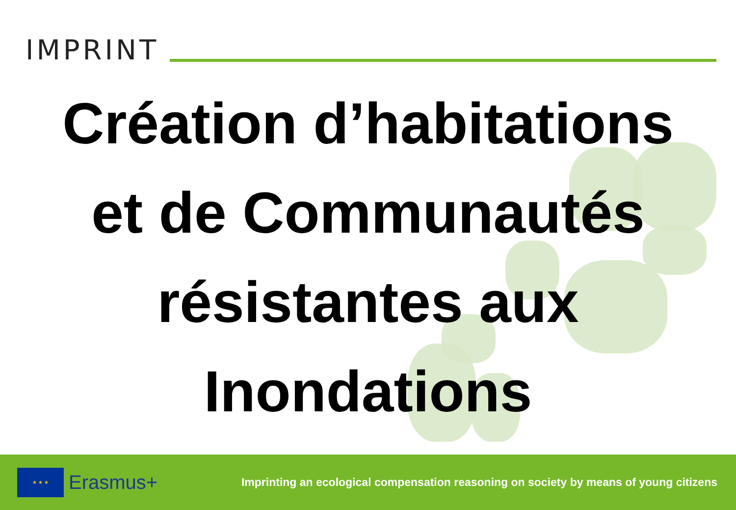IMPRINT
Création d’habitations
et de Communautés
résistantes aux
Inondations
★ ★ ★
Erasmus+
Imprinting an ecological compensation reasoning on society by means of young citizens